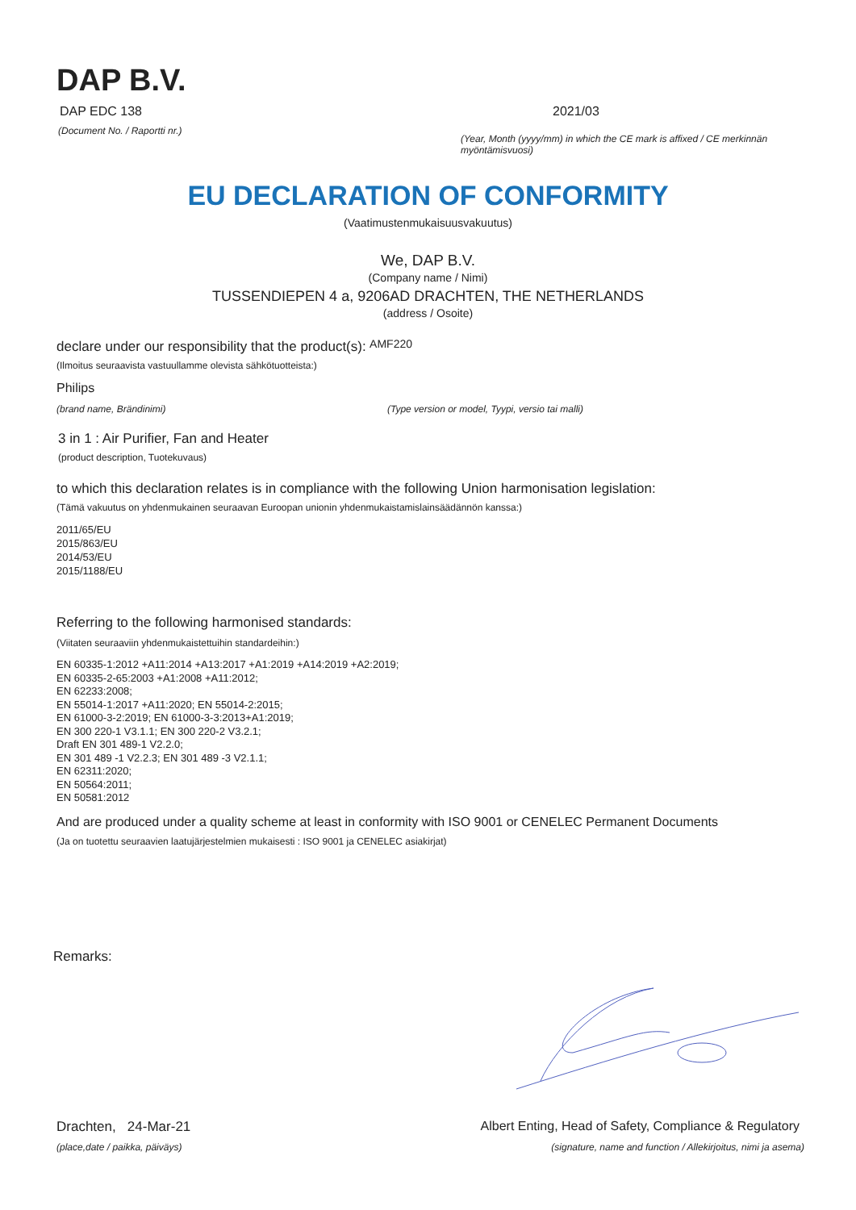DAP B.V.
DAP EDC 138
(Document No. / Raportti nr.)
2021/03
(Year, Month (yyyy/mm) in which the CE mark is affixed / CE merkinnän myöntämisvuosi)
EU DECLARATION OF CONFORMITY
(Vaatimustenmukaisuusvakuutus)
We, DAP B.V.
(Company name / Nimi)
TUSSENDIEPEN 4 a, 9206AD DRACHTEN, THE NETHERLANDS
(address / Osoite)
declare under our responsibility that the product(s): AMF220
(Ilmoitus seuraavista vastuullamme olevista sähkötuotteista:)
Philips
(brand name, Brändinimi) (Type version or model, Tyypi, versio tai malli)
3 in 1 : Air Purifier, Fan and Heater
(product description, Tuotekuvaus)
to which this declaration relates is in compliance with the following Union harmonisation legislation:
(Tämä vakuutus on yhdenmukainen seuraavan Euroopan unionin yhdenmukaistamislainsäädännön kanssa:)
2011/65/EU
2015/863/EU
2014/53/EU
2015/1188/EU
Referring to the following harmonised standards:
(Viitaten seuraaviin yhdenmukaistettuihin standardeihin:)
EN 60335-1:2012 +A11:2014 +A13:2017 +A1:2019 +A14:2019 +A2:2019;
EN 60335-2-65:2003 +A1:2008 +A11:2012;
EN 62233:2008;
EN 55014-1:2017 +A11:2020; EN 55014-2:2015;
EN 61000-3-2:2019; EN 61000-3-3:2013+A1:2019;
EN 300 220-1 V3.1.1; EN 300 220-2 V3.2.1;
Draft EN 301 489-1 V2.2.0;
EN 301 489 -1 V2.2.3; EN 301 489 -3 V2.1.1;
EN 62311:2020;
EN 50564:2011;
EN 50581:2012
And are produced under a quality scheme at least in conformity with ISO 9001 or CENELEC Permanent Documents
(Ja on tuotettu seuraavien laatujärjestelmien mukaisesti : ISO 9001 ja CENELEC asiakirjat)
Remarks:
Drachten, 24-Mar-21
(place,date / paikka, päiväys)
Albert Enting, Head of Safety, Compliance & Regulatory
(signature, name and function / Allekirjoitus, nimi ja asema)